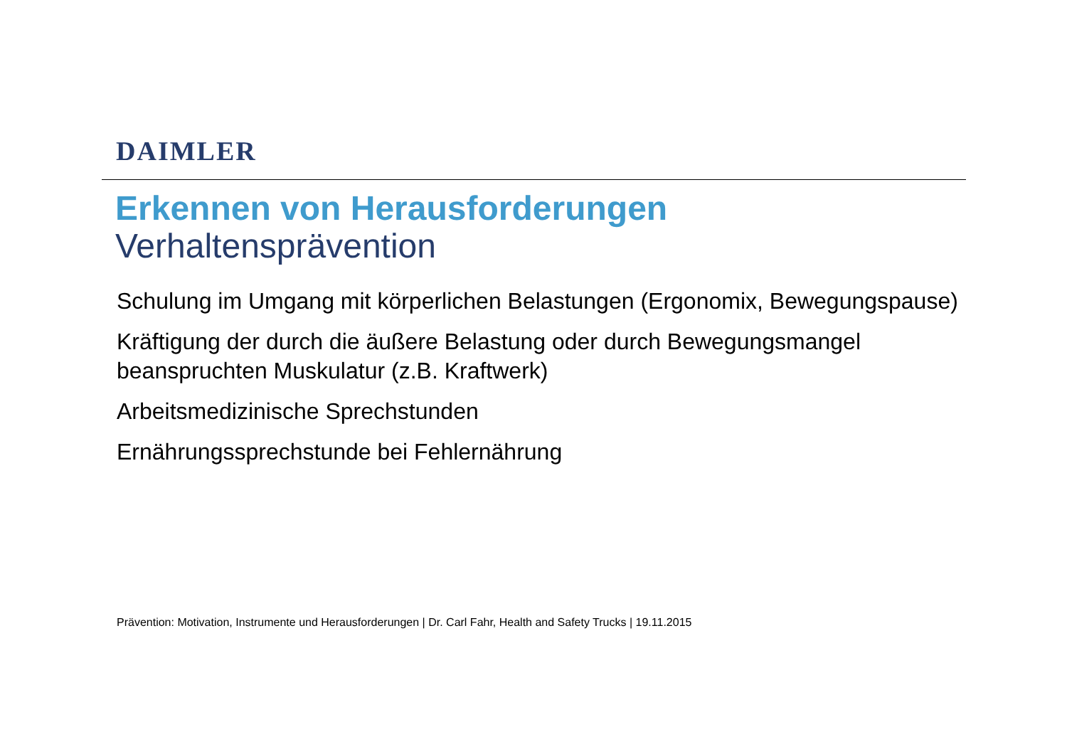DAIMLER
Erkennen von Herausforderungen
Verhaltensprävention
Schulung im Umgang mit körperlichen Belastungen (Ergonomix, Bewegungspause)
Kräftigung der durch die äußere Belastung oder durch Bewegungsmangel
beanspruchten Muskulatur (z.B. Kraftwerk)
Arbeitsmedizinische Sprechstunden
Ernährungssprechstunde bei Fehlernährung
Prävention: Motivation, Instrumente und Herausforderungen | Dr. Carl Fahr, Health and Safety Trucks | 19.11.2015